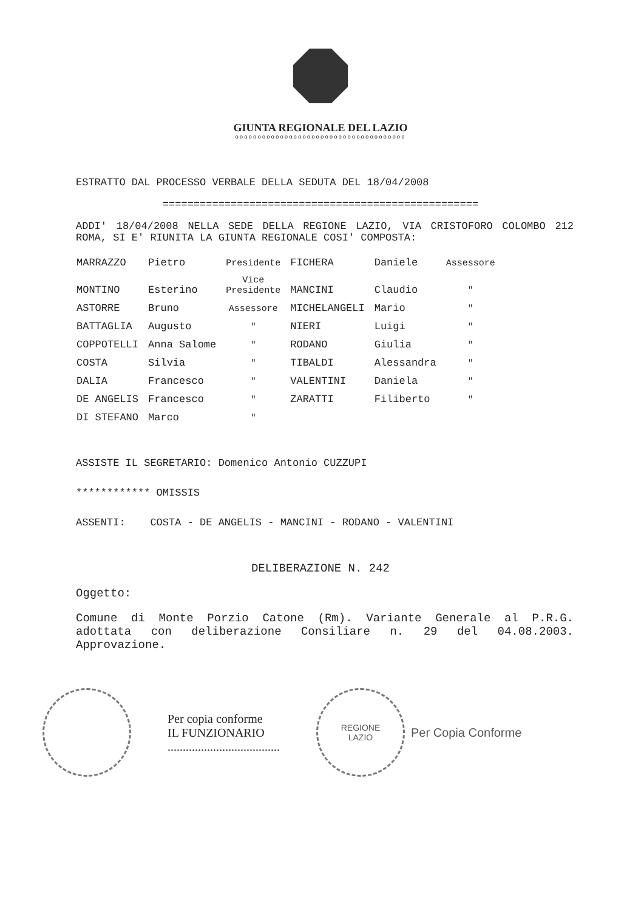GIUNTA REGIONALE DEL LAZIO
oooooooooooooooooooooooooooooooooooooo
ESTRATTO DAL PROCESSO VERBALE DELLA SEDUTA DEL 18/04/2008
===================================================
ADDI' 18/04/2008 NELLA SEDE DELLA REGIONE LAZIO, VIA CRISTOFORO COLOMBO 212 ROMA, SI E' RIUNITA LA GIUNTA REGIONALE COSI' COMPOSTA:
| MARRAZZO | Pietro | Presidente | FICHERA | Daniele | Assessore |
| MONTINO | Esterino | Vice Presidente | MANCINI | Claudio | " |
| ASTORRE | Bruno | Assessore | MICHELANGELI | Mario | " |
| BATTAGLIA | Augusto | " | NIERI | Luigi | " |
| COPPOTELLI | Anna Salome | " | RODANO | Giulia | " |
| COSTA | Silvia | " | TIBALDI | Alessandra | " |
| DALIA | Francesco | " | VALENTINI | Daniela | " |
| DE ANGELIS | Francesco | " | ZARATTI | Filiberto | " |
| DI STEFANO | Marco | " | | | |
ASSISTE IL SEGRETARIO: Domenico Antonio CUZZUPI
************ OMISSIS
ASSENTI: COSTA - DE ANGELIS - MANCINI - RODANO - VALENTINI
DELIBERAZIONE N. 242
Oggetto:
Comune di Monte Porzio Catone (Rm). Variante Generale al P.R.G. adottata con deliberazione Consiliare n. 29 del 04.08.2003. Approvazione.
Per copia conforme
IL FUNZIONARIO
.....................................
REGIONE
LAZIO
Per Copia Conforme